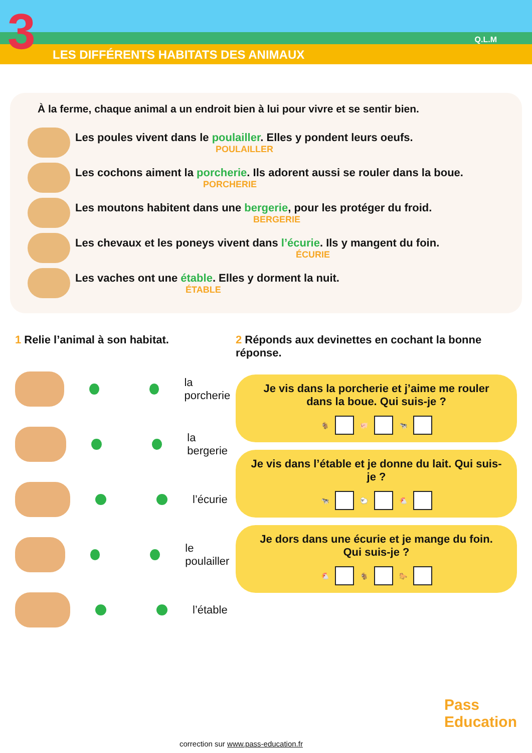3
LES DIFFÉRENTS HABITATS DES ANIMAUX
Q.L.M
À la ferme, chaque animal a un endroit bien à lui pour vivre et se sentir bien.
Les poules vivent dans le poulailler. Elles y pondent leurs oeufs.
POULAILLER
Les cochons aiment la porcherie. Ils adorent aussi se rouler dans la boue.
PORCHERIE
Les moutons habitent dans une bergerie, pour les protéger du froid.
BERGERIE
Les chevaux et les poneys vivent dans l’écurie. Ils y mangent du foin.
ÉCURIE
Les vaches ont une étable. Elles y dorment la nuit.
ÉTABLE
1 Relie l’animal à son habitat.
la porcherie
la bergerie
l’écurie
le poulailler
l’étable
2 Réponds aux devinettes en cochant la bonne réponse.
Je vis dans la porcherie et j’aime me rouler dans la boue. Qui suis-je ?
🐐 🐖 🐄
Je vis dans l’étable et je donne du lait. Qui suis-je ?
🐄 🐑 🐔
Je dors dans une écurie et je mange du foin. Qui suis-je ?
🐔 🐐 🐎
Pass
Education
correction sur www.pass-education.fr